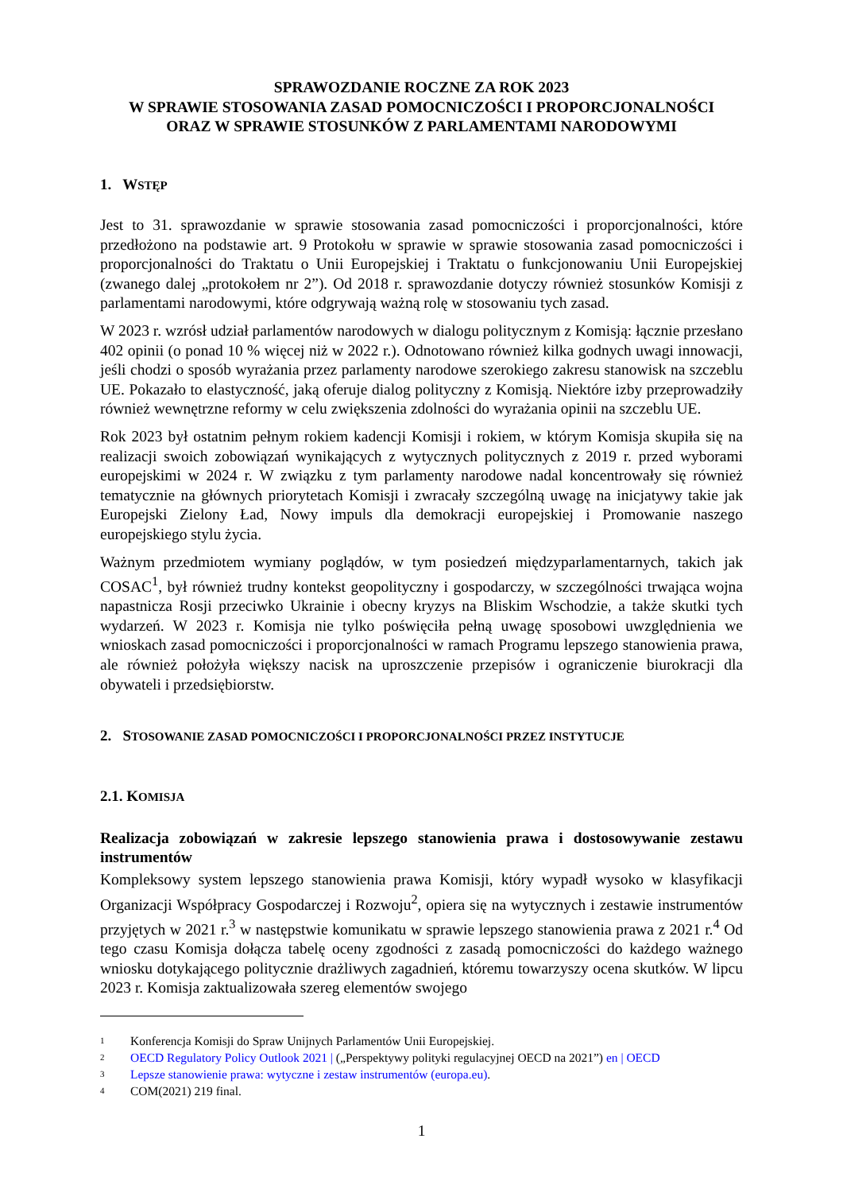SPRAWOZDANIE ROCZNE ZA ROK 2023
W SPRAWIE STOSOWANIA ZASAD POMOCNICZOŚCI I PROPORCJONALNOŚCI
ORAZ W SPRAWIE STOSUNKÓW Z PARLAMENTAMI NARODOWYMI
1. WSTĘP
Jest to 31. sprawozdanie w sprawie stosowania zasad pomocniczości i proporcjonalności, które przedłożono na podstawie art. 9 Protokołu w sprawie w sprawie stosowania zasad pomocniczości i proporcjonalności do Traktatu o Unii Europejskiej i Traktatu o funkcjonowaniu Unii Europejskiej (zwanego dalej „protokołem nr 2”). Od 2018 r. sprawozdanie dotyczy również stosunków Komisji z parlamentami narodowymi, które odgrywają ważną rolę w stosowaniu tych zasad.
W 2023 r. wzrósł udział parlamentów narodowych w dialogu politycznym z Komisją: łącznie przesłano 402 opinii (o ponad 10 % więcej niż w 2022 r.). Odnotowano również kilka godnych uwagi innowacji, jeśli chodzi o sposób wyrażania przez parlamenty narodowe szerokiego zakresu stanowisk na szczeblu UE. Pokazało to elastyczność, jaką oferuje dialog polityczny z Komisją. Niektóre izby przeprowadziły również wewnętrzne reformy w celu zwiększenia zdolności do wyrażania opinii na szczeblu UE.
Rok 2023 był ostatnim pełnym rokiem kadencji Komisji i rokiem, w którym Komisja skupiła się na realizacji swoich zobowiązań wynikających z wytycznych politycznych z 2019 r. przed wyborami europejskimi w 2024 r. W związku z tym parlamenty narodowe nadal koncentrowały się również tematycznie na głównych priorytetach Komisji i zwracały szczególną uwagę na inicjatywy takie jak Europejski Zielony Ład, Nowy impuls dla demokracji europejskiej i Promowanie naszego europejskiego stylu życia.
Ważnym przedmiotem wymiany poglądów, w tym posiedzeń międzyparlamentarnych, takich jak COSAC<sup>1</sup>, był również trudny kontekst geopolityczny i gospodarczy, w szczególności trwająca wojna napastnicza Rosji przeciwko Ukrainie i obecny kryzys na Bliskim Wschodzie, a także skutki tych wydarzeń. W 2023 r. Komisja nie tylko poświęciła pełną uwagę sposobowi uwzględnienia we wnioskach zasad pomocniczości i proporcjonalności w ramach Programu lepszego stanowienia prawa, ale również położyła większy nacisk na uproszczenie przepisów i ograniczenie biurokracji dla obywateli i przedsiębiorstw.
2. STOSOWANIE ZASAD POMOCNICZOŚCI I PROPORCJONALNOŚCI PRZEZ INSTYTUCJE
2.1. KOMISJA
Realizacja zobowiązań w zakresie lepszego stanowienia prawa i dostosowywanie zestawu instrumentów
Kompleksowy system lepszego stanowienia prawa Komisji, który wypadł wysoko w klasyfikacji Organizacji Współpracy Gospodarczej i Rozwoju<sup>2</sup>, opiera się na wytycznych i zestawie instrumentów przyjętych w 2021 r.<sup>3</sup> w następstwie komunikatu w sprawie lepszego stanowienia prawa z 2021 r.<sup>4</sup> Od tego czasu Komisja dołącza tabelę oceny zgodności z zasadą pomocniczości do każdego ważnego wniosku dotykającego politycznie drażliwych zagadnień, któremu towarzyszy ocena skutków. W lipcu 2023 r. Komisja zaktualizowała szereg elementów swojego
1 Konferencja Komisji do Spraw Unijnych Parlamentów Unii Europejskiej.
2 OECD Regulatory Policy Outlook 2021 | („Perspektywy polityki regulacyjnej OECD na 2021”) en | OECD
3 Lepsze stanowienie prawa: wytyczne i zestaw instrumentów (europa.eu).
4 COM(2021) 219 final.
1